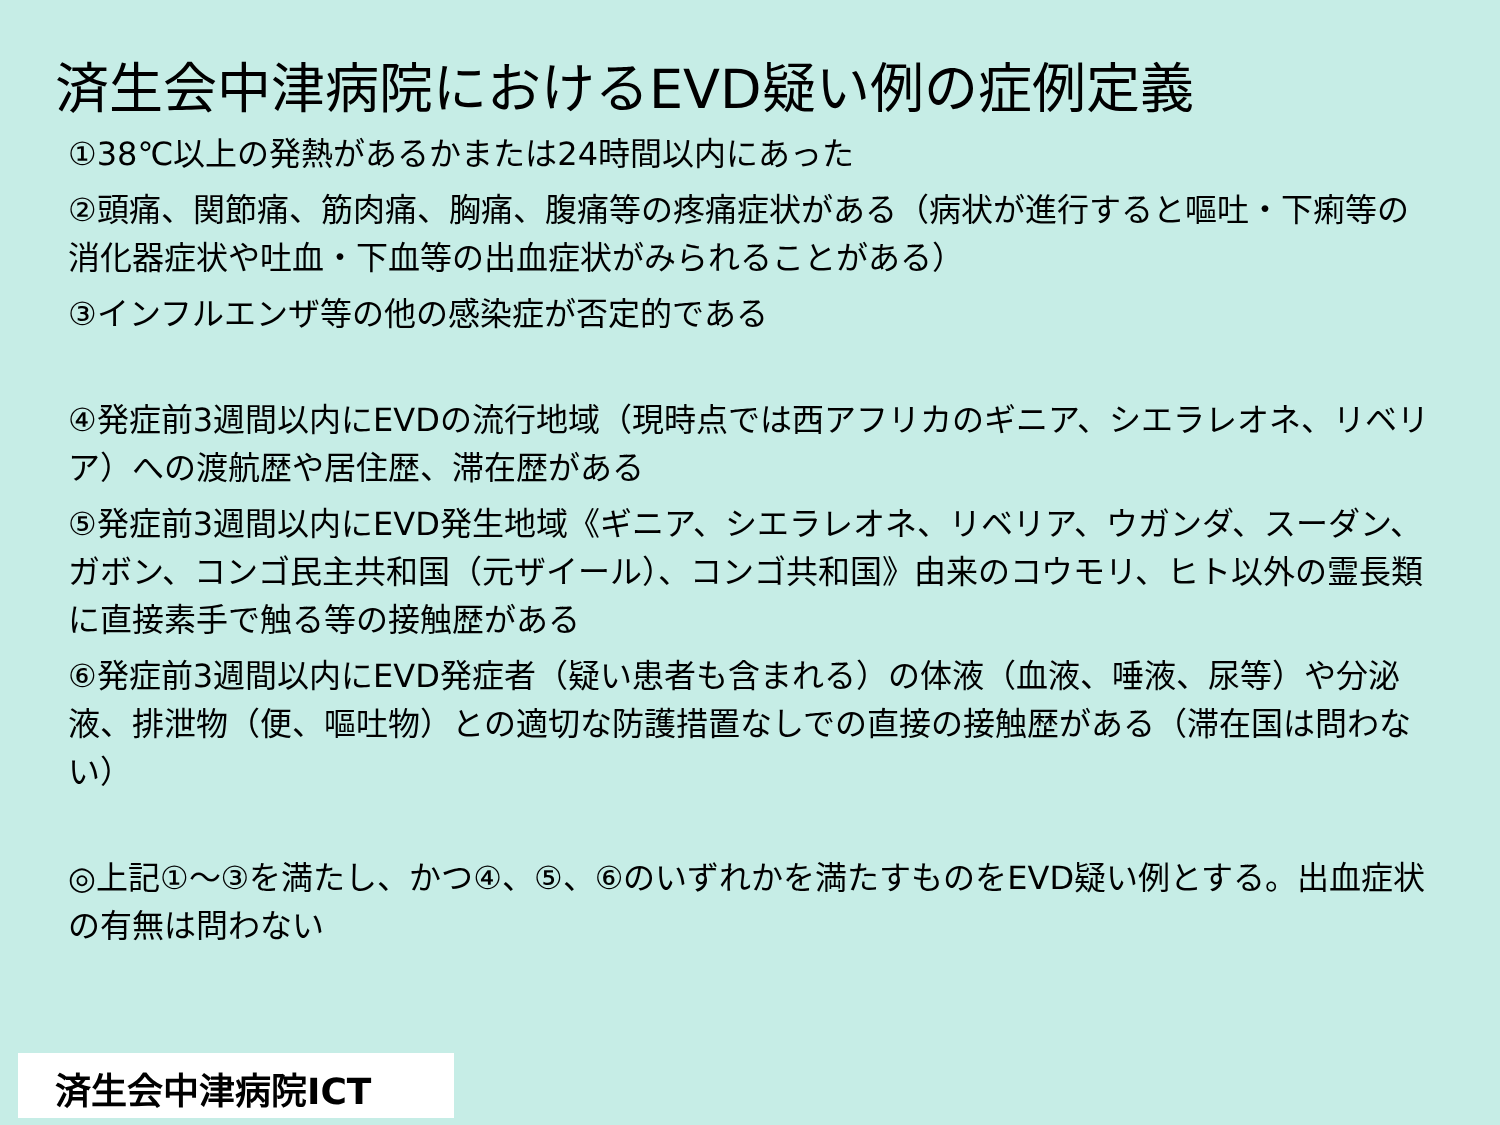済生会中津病院におけるEVD疑い例の症例定義
①38℃以上の発熱があるかまたは24時間以内にあった
②頭痛、関節痛、筋肉痛、胸痛、腹痛等の疼痛症状がある（病状が進行すると嘔吐・下痢等の消化器症状や吐血・下血等の出血症状がみられることがある）
③インフルエンザ等の他の感染症が否定的である
④発症前3週間以内にEVDの流行地域（現時点では西アフリカのギニア、シエラレオネ、リベリア）への渡航歴や居住歴、滞在歴がある
⑤発症前3週間以内にEVD発生地域《ギニア、シエラレオネ、リベリア、ウガンダ、スーダン、ガボン、コンゴ民主共和国（元ザイール）、コンゴ共和国》由来のコウモリ、ヒト以外の霊長類に直接素手で触る等の接触歴がある
⑥発症前3週間以内にEVD発症者（疑い患者も含まれる）の体液（血液、唾液、尿等）や分泌液、排泄物（便、嘔吐物）との適切な防護措置なしでの直接の接触歴がある（滞在国は問わない）
◎上記①～③を満たし、かつ④、⑤、⑥のいずれかを満たすものをEVD疑い例とする。出血症状の有無は問わない
済生会中津病院ICT